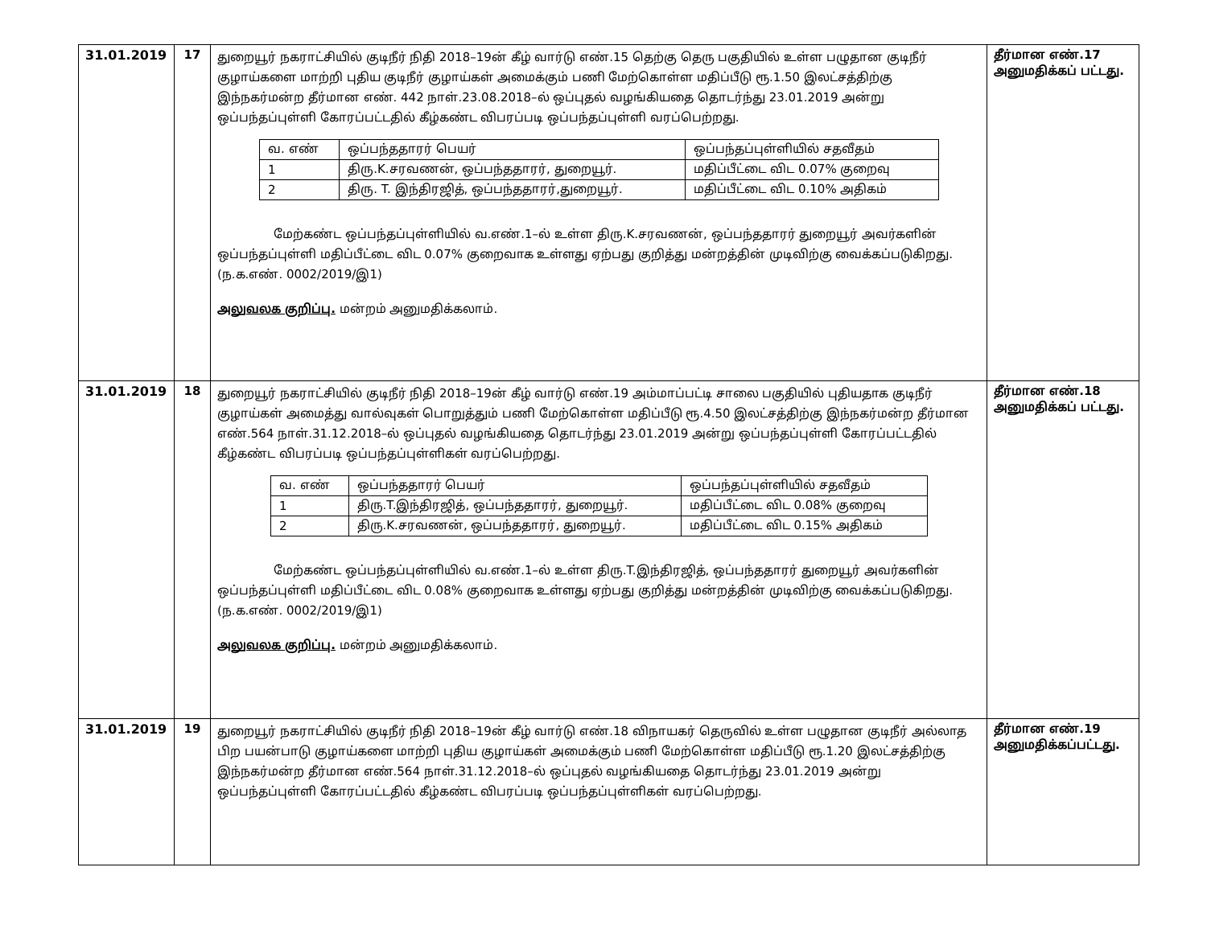| 31.01.2019 | 17 | துறையூர் நகராட்சியில் குடிநீர் நிதி 2018–19ன் கீழ் வார்டு எண்.15 தெற்கு தெரு பகுதியில் உள்ள பழுதான குடிநீர் குழாய்களை மாற்றி புதிய குடிநீர் குழாய்கள் அமைக்கும் பணி மேற்கொள்ள மதிப்பீடு ரூ.1.50 இலட்சத்திற்கு இந்நகர்மன்ற தீர்மான எண். 442 நாள்.23.08.2018–ல் ஒப்புதல் வழங்கியதை தொடர்ந்து 23.01.2019 அன்று ஒப்பந்தப்புள்ளி கோரப்பட்டதில் கீழ்கண்ட விபரப்படி ஒப்பந்தப்புள்ளி வரப்பெற்றது. / வ. எண் / ஒப்பந்ததாரர் பெயர் / ஒப்பந்தப்புள்ளியில் சதவீதம் / / 1 / திரு.K.சரவணன், ஒப்பந்ததாரர், துறையூர். / மதிப்பீட்டை விட 0.07% குறைவு / / 2 / திரு. T. இந்திரஜித், ஒப்பந்ததாரர்,துறையூர். / மதிப்பீட்டை விட 0.10% அதிகம் / மேற்கண்ட ஒப்பந்தப்புள்ளியில் வ.எண்.1–ல் உள்ள திரு.K.சரவணன், ஒப்பந்ததாரர் துறையூர் அவர்களின் ஒப்பந்தப்புள்ளி மதிப்பீட்டை விட 0.07% குறைவாக உள்ளது ஏற்பது குறித்து மன்றத்தின் முடிவிற்கு வைக்கப்படுகிறது. (ந.க.எண். 0002/2019/இ1) அலுவலக குறிப்பு. மன்றம் அனுமதிக்கலாம். | தீர்மான எண்.17 அனுமதிக்கப் பட்டது. |
| 31.01.2019 | 18 | துறையூர் நகராட்சியில் குடிநீர் நிதி 2018–19ன் கீழ் வார்டு எண்.19 அம்மாப்பட்டி சாலை பகுதியில் புதியதாக குடிநீர் குழாய்கள் அமைத்து வால்வுகள் பொறுத்தும் பணி மேற்கொள்ள மதிப்பீடு ரூ.4.50 இலட்சத்திற்கு இந்நகர்மன்ற தீர்மான எண்.564 நாள்.31.12.2018–ல் ஒப்புதல் வழங்கியதை தொடர்ந்து 23.01.2019 அன்று ஒப்பந்தப்புள்ளி கோரப்பட்டதில் கீழ்கண்ட விபரப்படி ஒப்பந்தப்புள்ளிகள் வரப்பெற்றது. / வ. எண் / ஒப்பந்ததாரர் பெயர் / ஒப்பந்தப்புள்ளியில் சதவீதம் / / 1 / திரு.T.இந்திரஜித், ஒப்பந்ததாரர், துறையூர். / மதிப்பீட்டை விட 0.08% குறைவு / / 2 / திரு.K.சரவணன், ஒப்பந்ததாரர், துறையூர். / மதிப்பீட்டை விட 0.15% அதிகம் / மேற்கண்ட ஒப்பந்தப்புள்ளியில் வ.எண்.1–ல் உள்ள திரு.T.இந்திரஜித், ஒப்பந்ததாரர் துறையூர் அவர்களின் ஒப்பந்தப்புள்ளி மதிப்பீட்டை விட 0.08% குறைவாக உள்ளது ஏற்பது குறித்து மன்றத்தின் முடிவிற்கு வைக்கப்படுகிறது. (ந.க.எண். 0002/2019/இ1) அலுவலக குறிப்பு. மன்றம் அனுமதிக்கலாம். | தீர்மான எண்.18 அனுமதிக்கப் பட்டது. |
| 31.01.2019 | 19 | துறையூர் நகராட்சியில் குடிநீர் நிதி 2018–19ன் கீழ் வார்டு எண்.18 விநாயகர் தெருவில் உள்ள பழுதான குடிநீர் அல்லாத பிற பயன்பாடு குழாய்களை மாற்றி புதிய குழாய்கள் அமைக்கும் பணி மேற்கொள்ள மதிப்பீடு ரூ.1.20 இலட்சத்திற்கு இந்நகர்மன்ற தீர்மான எண்.564 நாள்.31.12.2018–ல் ஒப்புதல் வழங்கியதை தொடர்ந்து 23.01.2019 அன்று ஒப்பந்தப்புள்ளி கோரப்பட்டதில் கீழ்கண்ட விபரப்படி ஒப்பந்தப்புள்ளிகள் வரப்பெற்றது. | தீர்மான எண்.19 அனுமதிக்கப்பட்டது. |